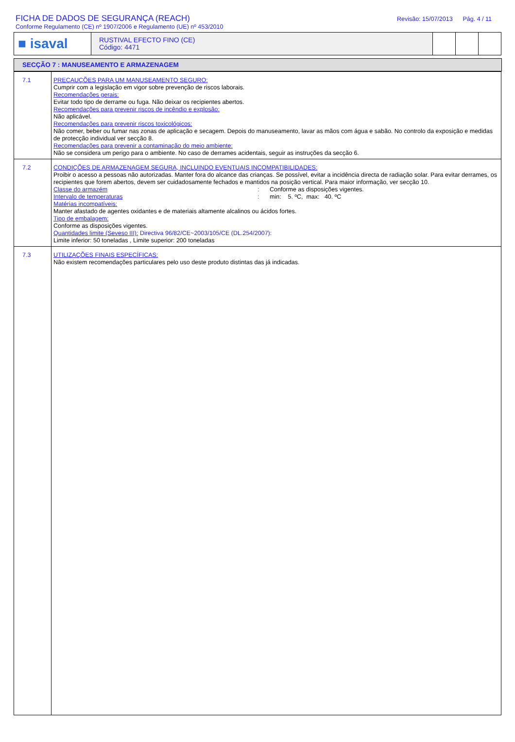FICHA DE DADOS DE SEGURANÇA (REACH)
Conforme Regulamento (CE) nº 1907/2006 e Regulamento (UE) nº 453/2010
Revisão: 15/07/2013 Pág. 4 / 11
■ isaval
RUSTIVAL EFECTO FINO (CE)
Código: 4471
SECÇÃO 7 : MANUSEAMENTO E ARMAZENAGEM
| 7.1 | PRECAUÇÕES PARA UM MANUSEAMENTO SEGURO: Cumprir com a legislação em vigor sobre prevenção de riscos laborais. Recomendações gerais: Evitar todo tipo de derrame ou fuga. Não deixar os recipientes abertos. Recomendações para prevenir riscos de incêndio e explosão: Não aplicável. Recomendações para prevenir riscos toxicológicos: Não comer, beber ou fumar nas zonas de aplicação e secagem. Depois do manuseamento, lavar as mãos com água e sabão. No controlo da exposição e medidas de protecção individual ver secção 8. Recomendações para prevenir a contaminação do meio ambiente: Não se considera um perigo para o ambiente. No caso de derrames acidentais, seguir as instruções da secção 6. |
| 7.2 | CONDIÇÕES DE ARMAZENAGEM SEGURA, INCLUINDO EVENTUAIS INCOMPATIBILIDADES: Proibir o acesso a pessoas não autorizadas. Manter fora do alcance das crianças. Se possível, evitar a incidência directa de radiação solar. Para evitar derrames, os recipientes que forem abertos, devem ser cuidadosamente fechados e mantidos na posição vertical. Para maior informação, ver secção 10. Classe do armazém : Conforme as disposições vigentes. Intervalo de temperaturas : min: 5. ºC, max: 40. ºC Matérias incompatíveis: Manter afastado de agentes oxidantes e de materiais altamente alcalinos ou ácidos fortes. Tipo de embalagem: Conforme as disposições vigentes. Quantidades limite (Seveso III): Directiva 96/82/CE~2003/105/CE (DL.254/2007): Limite inferior: 50 toneladas , Limite superior: 200 toneladas |
| 7.3 | UTILIZAÇÕES FINAIS ESPECÍFICAS: Não existem recomendações particulares pelo uso deste produto distintas das já indicadas. |